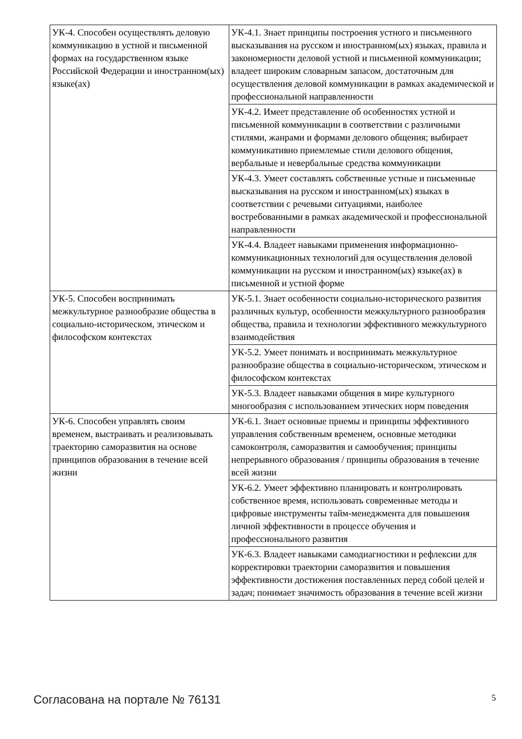| УК-4. Способен осуществлять деловую коммуникацию в устной и письменной формах на государственном языке Российской Федерации и иностранном(ых) языке(ах) | УК-4.1. Знает принципы построения устного и письменного высказывания на русском и иностранном(ых) языках, правила и закономерности деловой устной и письменной коммуникации; владеет широким словарным запасом, достаточным для осуществления деловой коммуникации в рамках академической и профессиональной направленности |
| | УК-4.2. Имеет представление об особенностях устной и письменной коммуникации в соответствии с различными стилями, жанрами и формами делового общения; выбирает коммуникативно приемлемые стили делового общения, вербальные и невербальные средства коммуникации |
| | УК-4.3. Умеет составлять собственные устные и письменные высказывания на русском и иностранном(ых) языках в соответствии с речевыми ситуациями, наиболее востребованными в рамках академической и профессиональной направленности |
| | УК-4.4. Владеет навыками применения информационно-коммуникационных технологий для осуществления деловой коммуникации на русском и иностранном(ых) языке(ах) в письменной и устной форме |
| УК-5. Способен воспринимать межкультурное разнообразие общества в социально-историческом, этическом и философском контекстах | УК-5.1. Знает особенности социально-исторического развития различных культур, особенности межкультурного разнообразия общества, правила и технологии эффективного межкультурного взаимодействия |
| | УК-5.2. Умеет понимать и воспринимать межкультурное разнообразие общества в социально-историческом, этическом и философском контекстах |
| | УК-5.3. Владеет навыками общения в мире культурного многообразия с использованием этических норм поведения |
| УК-6. Способен управлять своим временем, выстраивать и реализовывать траекторию саморазвития на основе принципов образования в течение всей жизни | УК-6.1. Знает основные приемы и принципы эффективного управления собственным временем, основные методики самоконтроля, саморазвития и самообучения; принципы непрерывного образования / принципы образования в течение всей жизни |
| | УК-6.2. Умеет эффективно планировать и контролировать собственное время, использовать современные методы и цифровые инструменты тайм-менеджмента для повышения личной эффективности в процессе обучения и профессионального развития |
| | УК-6.3. Владеет навыками самодиагностики и рефлексии для корректировки траектории саморазвития и повышения эффективности достижения поставленных перед собой целей и задач; понимает значимость образования в течение всей жизни |
Согласована на портале № 76131 5